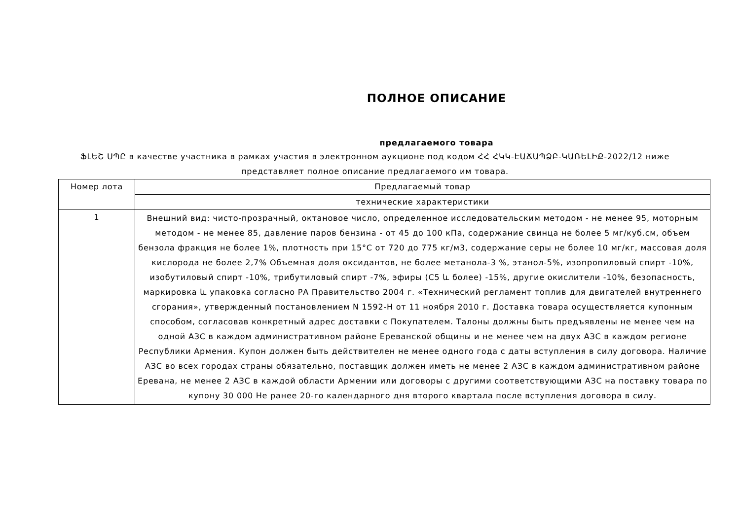ПОЛНОЕ ОПИСАНИЕ
предлагаемого товара
ՖԼԵՇ ՍՊԸ в качестве участника в рамках участия в электронном аукционе под кодом ՀՀ ՀԿԿ-ԷԱՃԱՊՁԲ-ԿԱՌԵԼԻՔ-2022/12 ниже представляет полное описание предлагаемого им товара.
| Номер лота | Предлагаемый товар |
| --- | --- |
| | технические характеристики |
| 1 | Внешний вид: чисто-прозрачный, октановое число, определенное исследовательским методом - не менее 95, моторным методом - не менее 85, давление паров бензина - от 45 до 100 кПа, содержание свинца не более 5 мг/куб.см, объем бензола фракция не более 1%, плотность при 15°С от 720 до 775 кг/м3, содержание серы не более 10 мг/кг, массовая доля кислорода не более 2,7% Объемная доля оксидантов, не более метанола-3 %, этанол-5%, изопропиловый спирт -10%, изобутиловый спирт -10%, трибутиловый спирт -7%, эфиры (С5 և более) -15%, другие окислители -10%, безопасность, маркировка և упаковка согласно РА Правительство 2004 г. «Технический регламент топлив для двигателей внутреннего сгорания», утвержденный постановлением N 1592-Н от 11 ноября 2010 г. Доставка товара осуществляется купонным способом, согласовав конкретный адрес доставки с Покупателем. Талоны должны быть предъявлены не менее чем на одной АЗС в каждом административном районе Ереванской общины и не менее чем на двух АЗС в каждом регионе Республики Армения. Купон должен быть действителен не менее одного года с даты вступления в силу договора. Наличие АЗС во всех городах страны обязательно, поставщик должен иметь не менее 2 АЗС в каждом административном районе Еревана, не менее 2 АЗС в каждой области Армении или договоры с другими соответствующими АЗС на поставку товара по купону 30 000 Не ранее 20-го календарного дня второго квартала после вступления договора в силу. |